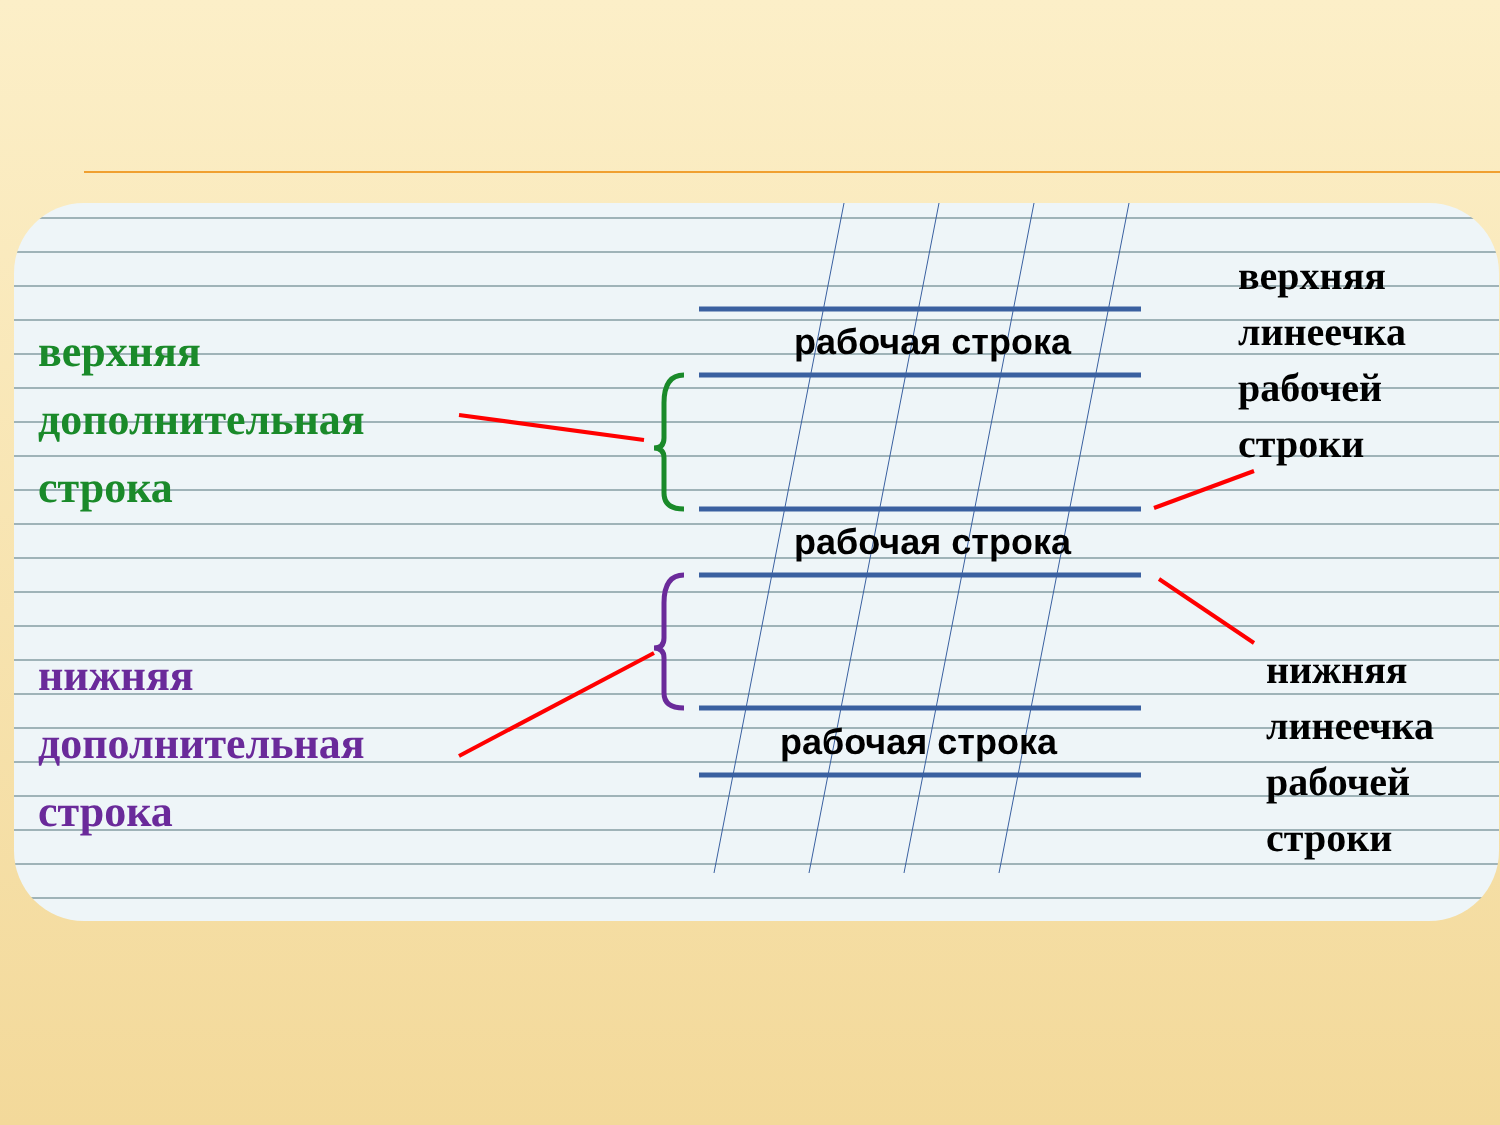верхняя
дополнительная
строка
нижняя
дополнительная
строка
рабочая строка
рабочая строка
рабочая строка
верхняя
линеечка
рабочей
строки
нижняя
линеечка
рабочей
строки